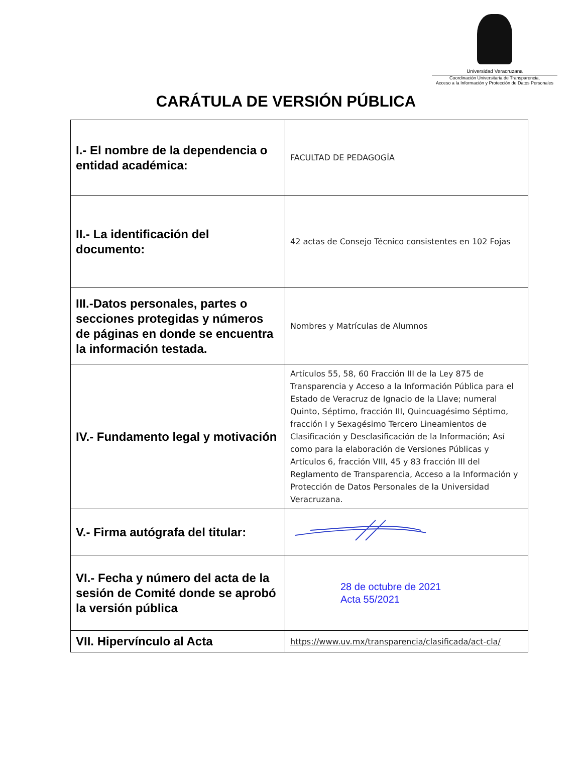Universidad Veracruzana
Coordinación Universitaria de Transparencia,
Acceso a la Información y Protección de Datos Personales
CARÁTULA DE VERSIÓN PÚBLICA
| I.- El nombre de la dependencia o entidad académica: | FACULTAD DE PEDAGOGÍA |
| II.- La identificación del documento: | 42 actas de Consejo Técnico consistentes en 102 Fojas |
| III.-Datos personales, partes o secciones protegidas y números de páginas en donde se encuentra la información testada. | Nombres y Matrículas de Alumnos |
| IV.- Fundamento legal y motivación | Artículos 55, 58, 60 Fracción III de la Ley 875 de Transparencia y Acceso a la Información Pública para el Estado de Veracruz de Ignacio de la Llave; numeral Quinto, Séptimo, fracción III, Quincuagésimo Séptimo, fracción I y Sexagésimo Tercero Lineamientos de Clasificación y Desclasificación de la Información; Así como para la elaboración de Versiones Públicas y Artículos 6, fracción VIII, 45 y 83 fracción III del Reglamento de Transparencia, Acceso a la Información y Protección de Datos Personales de la Universidad Veracruzana. |
| V.- Firma autógrafa del titular: | |
| VI.- Fecha y número del acta de la sesión de Comité donde se aprobó la versión pública | 28 de octubre de 2021 Acta 55/2021 |
| VII. Hipervínculo al Acta | https://www.uv.mx/transparencia/clasificada/act-cla/ |